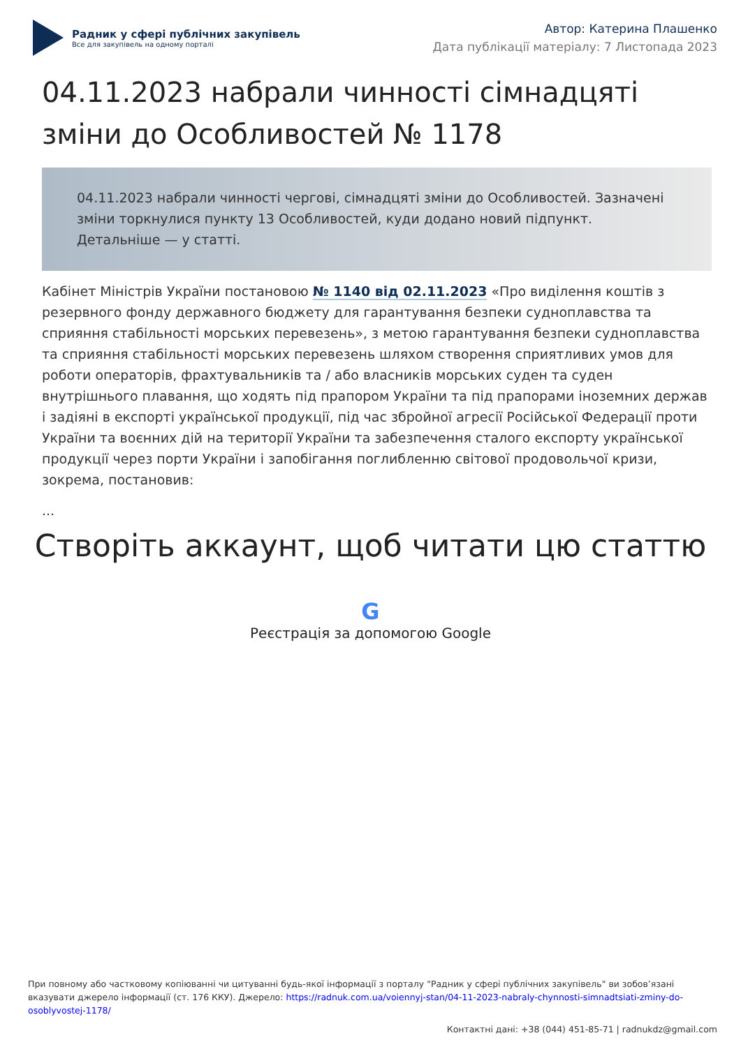Радник у сфері публічних закупівель
Все для закупівель на одному порталі
Автор: Катерина Плашенко
Дата публікації матеріалу: 7 Листопада 2023
04.11.2023 набрали чинності сімнадцяті зміни до Особливостей № 1178
04.11.2023 набрали чинності чергові, сімнадцяті зміни до Особливостей. Зазначені зміни торкнулися пункту 13 Особливостей, куди додано новий підпункт. Детальніше — у статті.
Кабінет Міністрів України постановою № 1140 від 02.11.2023 «Про виділення коштів з резервного фонду державного бюджету для гарантування безпеки судноплавства та сприяння стабільності морських перевезень», з метою гарантування безпеки судноплавства та сприяння стабільності морських перевезень шляхом створення сприятливих умов для роботи операторів, фрахтувальників та / або власників морських суден та суден внутрішнього плавання, що ходять під прапором України та під прапорами іноземних держав і задіяні в експорті української продукції, під час збройної агресії Російської Федерації проти України та воєнних дій на території України та забезпечення сталого експорту української продукції через порти України і запобігання поглибленню світової продовольчої кризи, зокрема, постановив:
...
Створіть аккаунт, щоб читати цю статтю
G
Реєстрація за допомогою Google
При повному або частковому копіюванні чи цитуванні будь-якої інформації з порталу "Радник у сфері публічних закупівель" ви зобов’язані вказувати джерело інформації (ст. 176 ККУ). Джерело: https://radnuk.com.ua/voiennyj-stan/04-11-2023-nabraly-chynnosti-simnadtsiati-zminy-do-osoblyvostej-1178/
Контактні дані: +38 (044) 451-85-71 | radnukdz@gmail.com